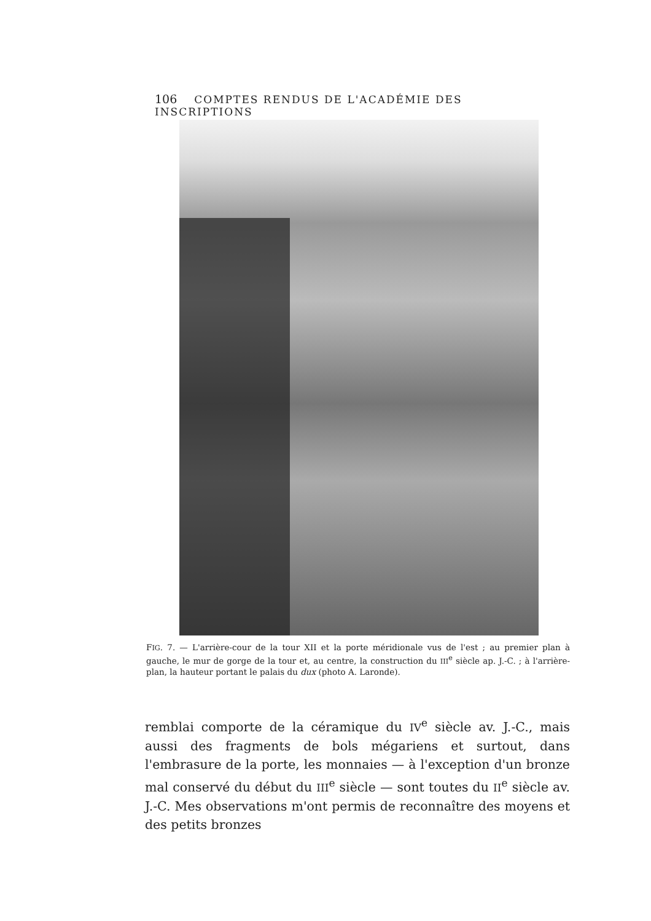106 COMPTES RENDUS DE L'ACADÉMIE DES INSCRIPTIONS
FIG. 7. — L'arrière-cour de la tour XII et la porte méridionale vus de l'est ; au premier plan à gauche, le mur de gorge de la tour et, au centre, la construction du III<sup>e</sup> siècle ap. J.-C. ; à l'arrière-plan, la hauteur portant le palais du dux (photo A. Laronde).
remblai comporte de la céramique du IV<sup>e</sup> siècle av. J.-C., mais aussi des fragments de bols mégariens et surtout, dans l'embrasure de la porte, les monnaies — à l'exception d'un bronze mal conservé du début du III<sup>e</sup> siècle — sont toutes du II<sup>e</sup> siècle av. J.-C. Mes observations m'ont permis de reconnaître des moyens et des petits bronzes